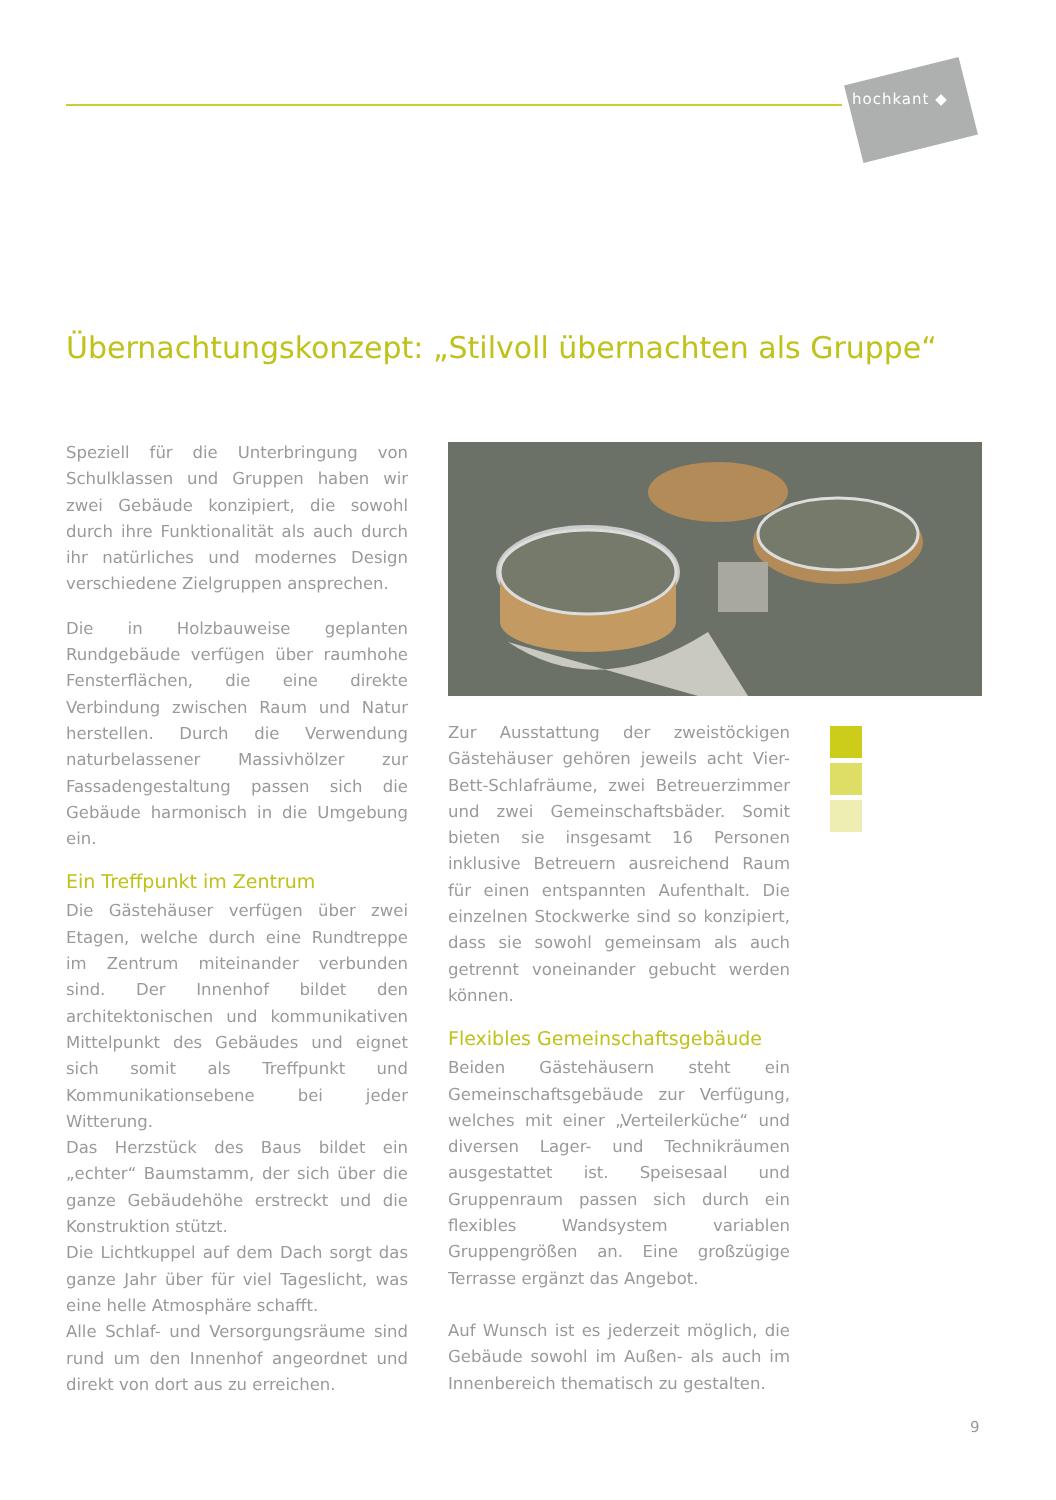hochkant ◆
Übernachtungskonzept: „Stilvoll übernachten als Gruppe“
Speziell für die Unterbringung von Schulklassen und Gruppen haben wir zwei Gebäude konzipiert, die sowohl durch ihre Funktionalität als auch durch ihr natürliches und modernes Design verschiedene Zielgruppen ansprechen.
Die in Holzbauweise geplanten Rundgebäude verfügen über raumhohe Fensterflächen, die eine direkte Verbindung zwischen Raum und Natur herstellen. Durch die Verwendung naturbelassener Massivhölzer zur Fassadengestaltung passen sich die Gebäude harmonisch in die Umgebung ein.
Ein Treffpunkt im Zentrum
Die Gästehäuser verfügen über zwei Etagen, welche durch eine Rundtreppe im Zentrum miteinander verbunden sind. Der Innenhof bildet den architektonischen und kommunikativen Mittelpunkt des Gebäudes und eignet sich somit als Treffpunkt und Kommunikationsebene bei jeder Witterung.
Das Herzstück des Baus bildet ein „echter“ Baumstamm, der sich über die ganze Gebäudehöhe erstreckt und die Konstruktion stützt.
Die Lichtkuppel auf dem Dach sorgt das ganze Jahr über für viel Tageslicht, was eine helle Atmosphäre schafft.
Alle Schlaf- und Versorgungsräume sind rund um den Innenhof angeordnet und direkt von dort aus zu erreichen.
Zur Ausstattung der zweistöckigen Gästehäuser gehören jeweils acht Vier-Bett-Schlafräume, zwei Betreuerzimmer und zwei Gemeinschaftsbäder. Somit bieten sie insgesamt 16 Personen inklusive Betreuern ausreichend Raum für einen entspannten Aufenthalt. Die einzelnen Stockwerke sind so konzipiert, dass sie sowohl gemeinsam als auch getrennt voneinander gebucht werden können.
Flexibles Gemeinschaftsgebäude
Beiden Gästehäusern steht ein Gemeinschaftsgebäude zur Verfügung, welches mit einer „Verteilerküche“ und diversen Lager- und Technikräumen ausgestattet ist. Speisesaal und Gruppenraum passen sich durch ein flexibles Wandsystem variablen Gruppengrößen an. Eine großzügige Terrasse ergänzt das Angebot.
Auf Wunsch ist es jederzeit möglich, die Gebäude sowohl im Außen- als auch im Innenbereich thematisch zu gestalten.
9